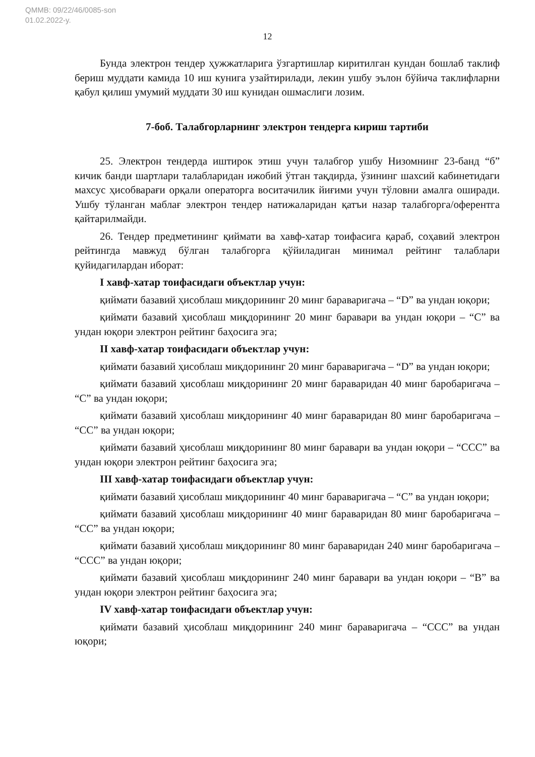QMMB: 09/22/46/0085-son
01.02.2022-y.
12
Бунда электрон тендер ҳужжатларига ўзгартишлар киритилган кундан бошлаб таклиф бериш муддати камида 10 иш кунига узайтирилади, лекин ушбу эълон бўйича таклифларни қабул қилиш умумий муддати 30 иш кунидан ошмаслиги лозим.
7-боб. Талабгорларнинг электрон тендерга кириш тартиби
25. Электрон тендерда иштирок этиш учун талабгор ушбу Низомнинг 23-банд “б” кичик банди шартлари талабларидан ижобий ўтган тақдирда, ўзининг шахсий кабинетидаги махсус ҳисобварағи орқали операторга воситачилик йиғими учун тўловни амалга оширади. Ушбу тўланган маблағ электрон тендер натижаларидан қатъи назар талабгорга/оферентга қайтарилмайди.
26. Тендер предметининг қиймати ва хавф-хатар тоифасига қараб, соҳавий электрон рейтингда мавжуд бўлган талабгорга қўйиладиган минимал рейтинг талаблари қуйидагилардан иборат:
I хавф-хатар тоифасидаги объектлар учун:
қиймати базавий ҳисоблаш миқдорининг 20 минг бараваригача – “D” ва ундан юқори;
қиймати базавий ҳисоблаш миқдорининг 20 минг баравари ва ундан юқори – “C” ва ундан юқори электрон рейтинг баҳосига эга;
II хавф-хатар тоифасидаги объектлар учун:
қиймати базавий ҳисоблаш миқдорининг 20 минг бараваригача – “D” ва ундан юқори;
қиймати базавий ҳисоблаш миқдорининг 20 минг бараваридан 40 минг баробаригача – “C” ва ундан юқори;
қиймати базавий ҳисоблаш миқдорининг 40 минг бараваридан 80 минг баробаригача – “CC” ва ундан юқори;
қиймати базавий ҳисоблаш миқдорининг 80 минг баравари ва ундан юқори – “CCC” ва ундан юқори электрон рейтинг баҳосига эга;
III хавф-хатар тоифасидаги объектлар учун:
қиймати базавий ҳисоблаш миқдорининг 40 минг бараваригача – “C” ва ундан юқори;
қиймати базавий ҳисоблаш миқдорининг 40 минг бараваридан 80 минг баробаригача – “CC” ва ундан юқори;
қиймати базавий ҳисоблаш миқдорининг 80 минг бараваридан 240 минг баробаригача – “CCC” ва ундан юқори;
қиймати базавий ҳисоблаш миқдорининг 240 минг баравари ва ундан юқори – “B” ва ундан юқори электрон рейтинг баҳосига эга;
IV хавф-хатар тоифасидаги объектлар учун:
қиймати базавий ҳисоблаш миқдорининг 240 минг бараваригача – “CCC” ва ундан юқори;